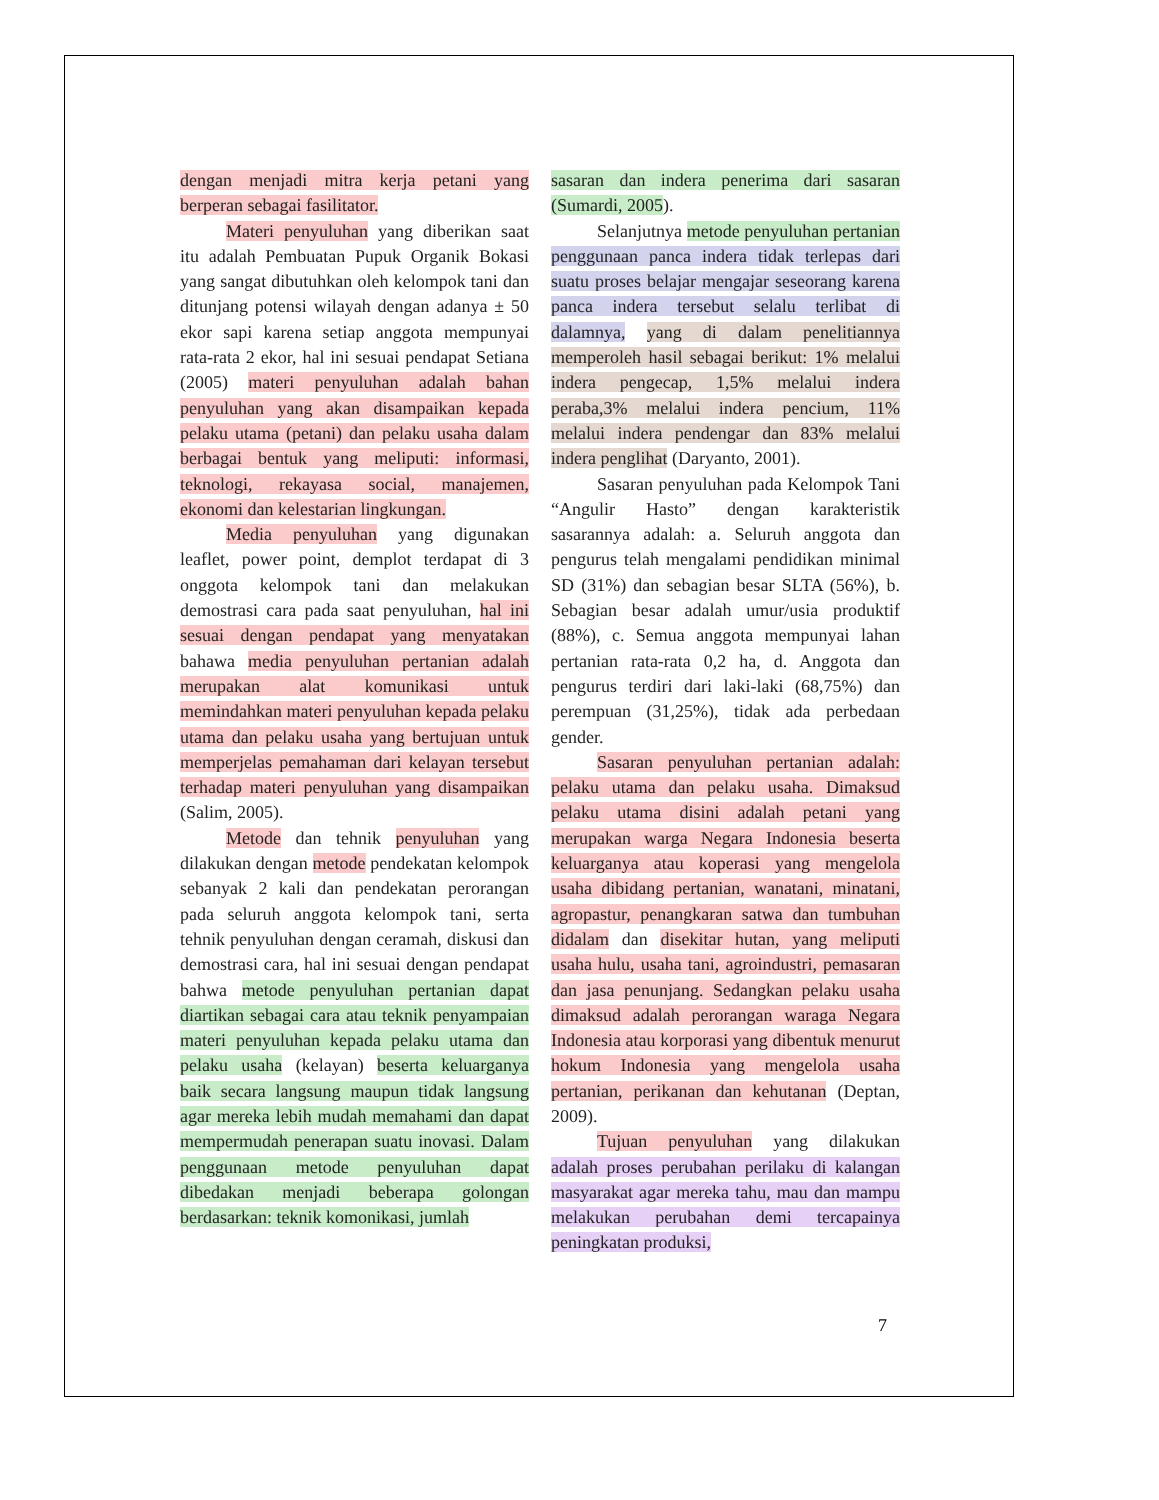dengan menjadi mitra kerja petani yang berperan sebagai fasilitator.
Materi penyuluhan yang diberikan saat itu adalah Pembuatan Pupuk Organik Bokasi yang sangat dibutuhkan oleh kelompok tani dan ditunjang potensi wilayah dengan adanya ± 50 ekor sapi karena setiap anggota mempunyai rata-rata 2 ekor, hal ini sesuai pendapat Setiana (2005) materi penyuluhan adalah bahan penyuluhan yang akan disampaikan kepada pelaku utama (petani) dan pelaku usaha dalam berbagai bentuk yang meliputi: informasi, teknologi, rekayasa social, manajemen, ekonomi dan kelestarian lingkungan.
Media penyuluhan yang digunakan leaflet, power point, demplot terdapat di 3 onggota kelompok tani dan melakukan demostrasi cara pada saat penyuluhan, hal ini sesuai dengan pendapat yang menyatakan bahawa media penyuluhan pertanian adalah merupakan alat komunikasi untuk memindahkan materi penyuluhan kepada pelaku utama dan pelaku usaha yang bertujuan untuk memperjelas pemahaman dari kelayan tersebut terhadap materi penyuluhan yang disampaikan (Salim, 2005).
Metode dan tehnik penyuluhan yang dilakukan dengan metode pendekatan kelompok sebanyak 2 kali dan pendekatan perorangan pada seluruh anggota kelompok tani, serta tehnik penyuluhan dengan ceramah, diskusi dan demostrasi cara, hal ini sesuai dengan pendapat bahwa metode penyuluhan pertanian dapat diartikan sebagai cara atau teknik penyampaian materi penyuluhan kepada pelaku utama dan pelaku usaha (kelayan) beserta keluarganya baik secara langsung maupun tidak langsung agar mereka lebih mudah memahami dan dapat mempermudah penerapan suatu inovasi. Dalam penggunaan metode penyuluhan dapat dibedakan menjadi beberapa golongan berdasarkan: teknik komonikasi, jumlah
sasaran dan indera penerima dari sasaran (Sumardi, 2005).
Selanjutnya metode penyuluhan pertanian penggunaan panca indera tidak terlepas dari suatu proses belajar mengajar seseorang karena panca indera tersebut selalu terlibat di dalamnya, yang di dalam penelitiannya memperoleh hasil sebagai berikut: 1% melalui indera pengecap, 1,5% melalui indera peraba,3% melalui indera pencium, 11% melalui indera pendengar dan 83% melalui indera penglihat (Daryanto, 2001).
Sasaran penyuluhan pada Kelompok Tani “Angulir Hasto” dengan karakteristik sasarannya adalah: a. Seluruh anggota dan pengurus telah mengalami pendidikan minimal SD (31%) dan sebagian besar SLTA (56%), b. Sebagian besar adalah umur/usia produktif (88%), c. Semua anggota mempunyai lahan pertanian rata-rata 0,2 ha, d. Anggota dan pengurus terdiri dari laki-laki (68,75%) dan perempuan (31,25%), tidak ada perbedaan gender.
Sasaran penyuluhan pertanian adalah: pelaku utama dan pelaku usaha. Dimaksud pelaku utama disini adalah petani yang merupakan warga Negara Indonesia beserta keluarganya atau koperasi yang mengelola usaha dibidang pertanian, wanatani, minatani, agropastur, penangkaran satwa dan tumbuhan didalam dan disekitar hutan, yang meliputi usaha hulu, usaha tani, agroindustri, pemasaran dan jasa penunjang. Sedangkan pelaku usaha dimaksud adalah perorangan waraga Negara Indonesia atau korporasi yang dibentuk menurut hokum Indonesia yang mengelola usaha pertanian, perikanan dan kehutanan (Deptan, 2009).
Tujuan penyuluhan yang dilakukan adalah proses perubahan perilaku di kalangan masyarakat agar mereka tahu, mau dan mampu melakukan perubahan demi tercapainya peningkatan produksi,
7